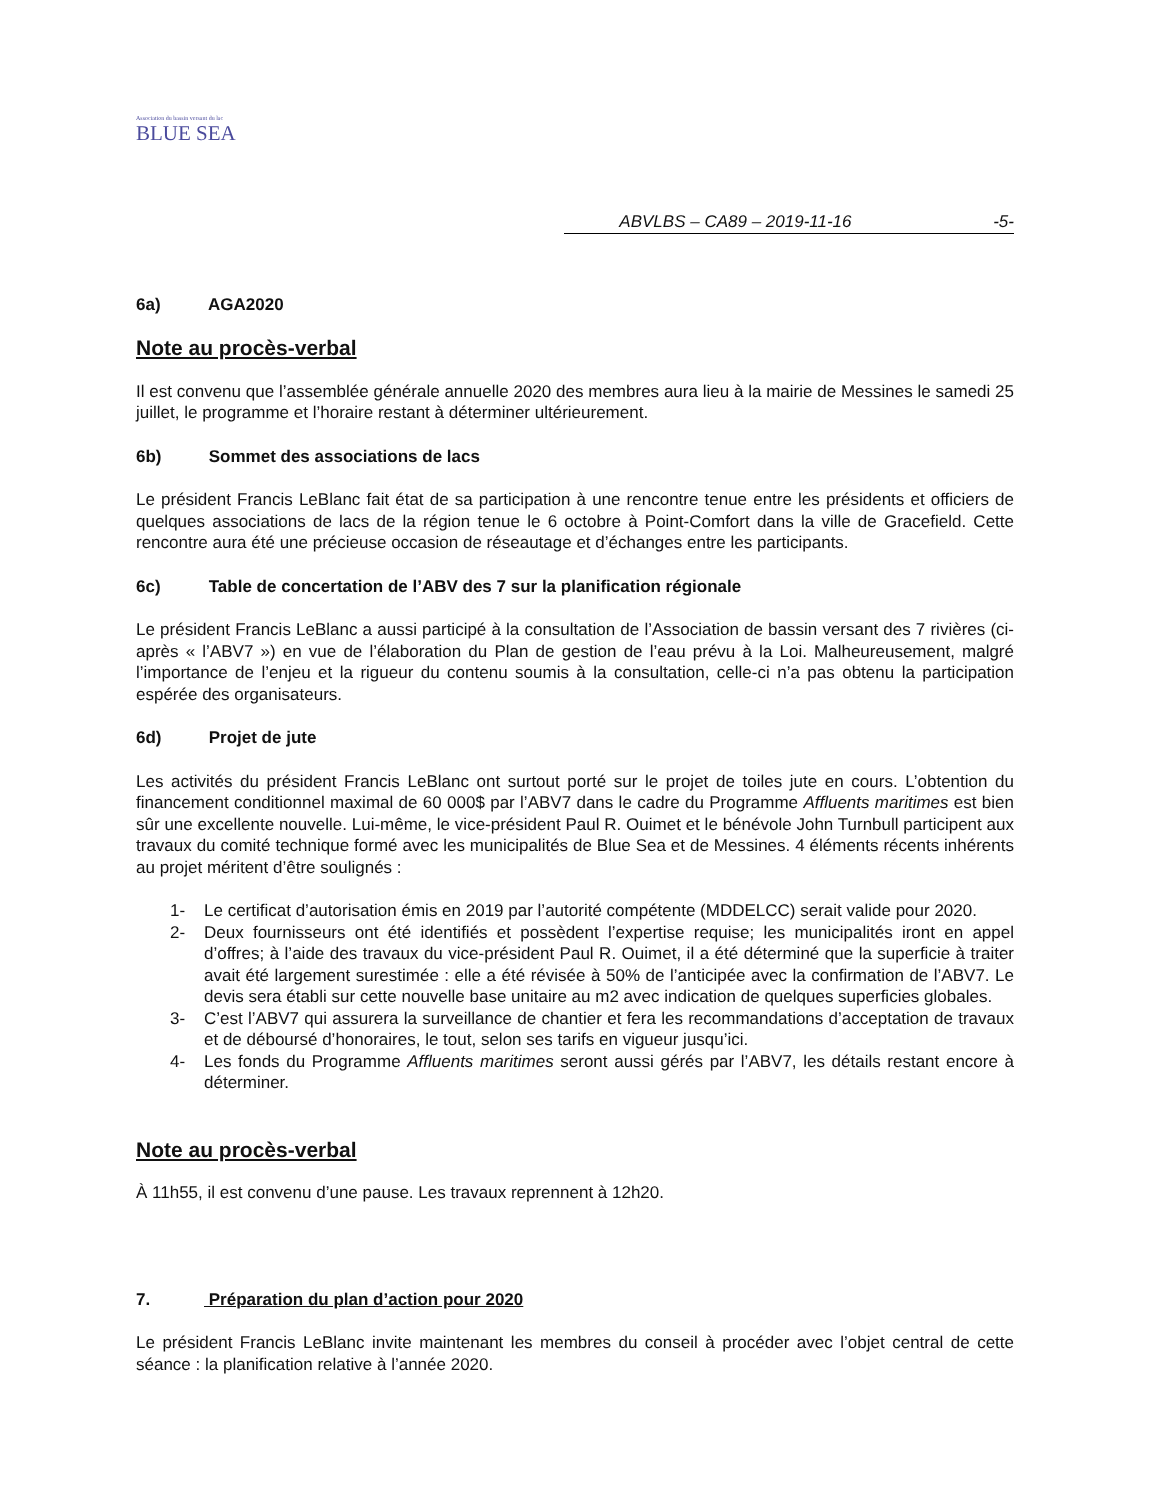Association du bassin versant du lac
BLUE SEA
ABVLBS – CA89 – 2019-11-16 -5-
6a) AGA2020
Note au procès-verbal
Il est convenu que l’assemblée générale annuelle 2020 des membres aura lieu à la mairie de Messines le samedi 25 juillet, le programme et l’horaire restant à déterminer ultérieurement.
6b) Sommet des associations de lacs
Le président Francis LeBlanc fait état de sa participation à une rencontre tenue entre les présidents et officiers de quelques associations de lacs de la région tenue le 6 octobre à Point-Comfort dans la ville de Gracefield. Cette rencontre aura été une précieuse occasion de réseautage et d’échanges entre les participants.
6c) Table de concertation de l’ABV des 7 sur la planification régionale
Le président Francis LeBlanc a aussi participé à la consultation de l’Association de bassin versant des 7 rivières (ci-après « l’ABV7 ») en vue de l’élaboration du Plan de gestion de l’eau prévu à la Loi. Malheureusement, malgré l’importance de l’enjeu et la rigueur du contenu soumis à la consultation, celle-ci n’a pas obtenu la participation espérée des organisateurs.
6d) Projet de jute
Les activités du président Francis LeBlanc ont surtout porté sur le projet de toiles jute en cours. L’obtention du financement conditionnel maximal de 60 000$ par l’ABV7 dans le cadre du Programme Affluents maritimes est bien sûr une excellente nouvelle. Lui-même, le vice-président Paul R. Ouimet et le bénévole John Turnbull participent aux travaux du comité technique formé avec les municipalités de Blue Sea et de Messines. 4 éléments récents inhérents au projet méritent d’être soulignés :
1- Le certificat d’autorisation émis en 2019 par l’autorité compétente (MDDELCC) serait valide pour 2020.
2- Deux fournisseurs ont été identifiés et possèdent l’expertise requise; les municipalités iront en appel d’offres; à l’aide des travaux du vice-président Paul R. Ouimet, il a été déterminé que la superficie à traiter avait été largement surestimée : elle a été révisée à 50% de l’anticipée avec la confirmation de l’ABV7. Le devis sera établi sur cette nouvelle base unitaire au m2 avec indication de quelques superficies globales.
3- C’est l’ABV7 qui assurera la surveillance de chantier et fera les recommandations d’acceptation de travaux et de déboursé d’honoraires, le tout, selon ses tarifs en vigueur jusqu’ici.
4- Les fonds du Programme Affluents maritimes seront aussi gérés par l’ABV7, les détails restant encore à déterminer.
Note au procès-verbal
À 11h55, il est convenu d’une pause. Les travaux reprennent à 12h20.
7. Préparation du plan d’action pour 2020
Le président Francis LeBlanc invite maintenant les membres du conseil à procéder avec l’objet central de cette séance : la planification relative à l’année 2020.